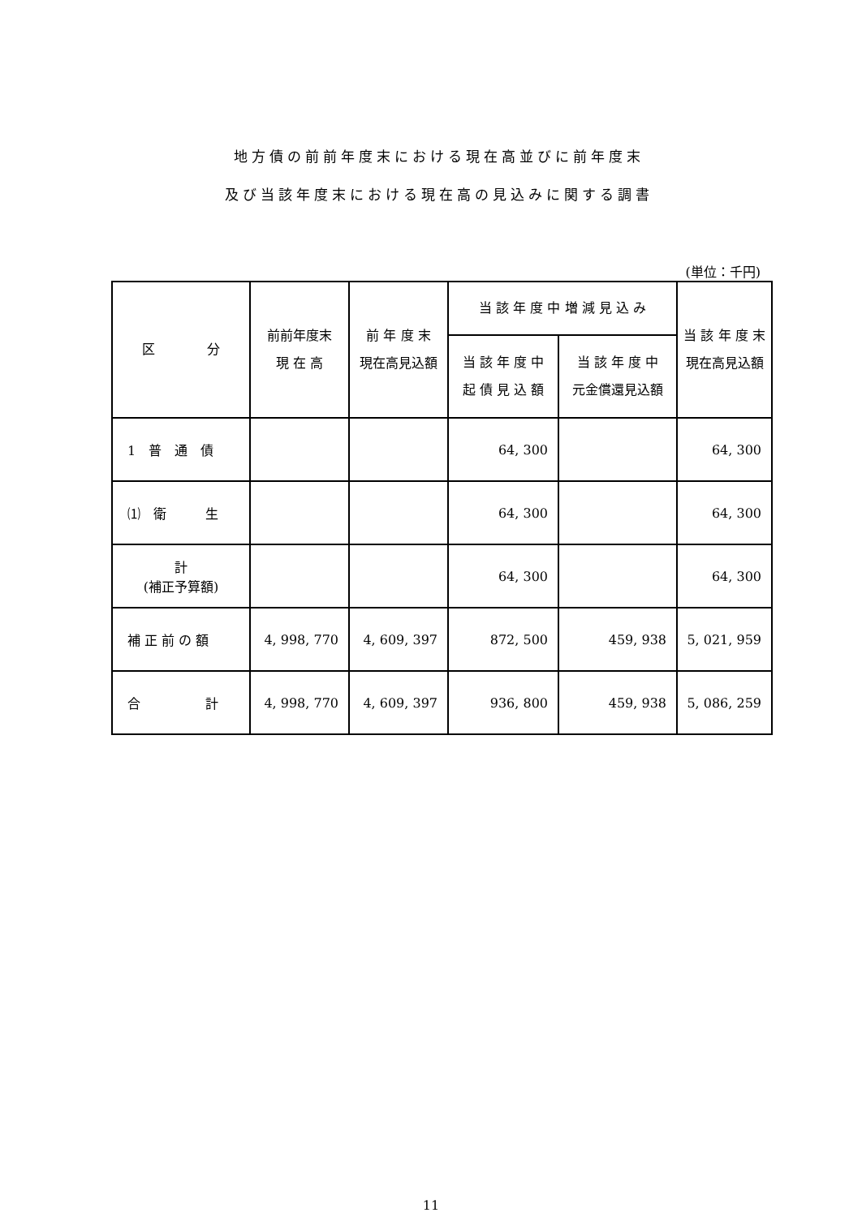地方債の前前年度末における現在高並びに前年度末
及び当該年度末における現在高の見込みに関する調書
(単位：千円)
| 区 分 | 前前年度末 現 在 高 | 前 年 度 末 現在高見込額 | 当 該 年 度 中 増 減 見 込 み | | 当 該 年 度 末 現在高見込額 |
| --- | --- | --- | --- | --- | --- |
| | | | 当 該 年 度 中 起 債 見 込 額 | 当 該 年 度 中 元金償還見込額 | |
| 1 普 通 債 | | | 64, 300 | | 64, 300 |
| ⑴ 衛 生 | | | 64, 300 | | 64, 300 |
| 計 (補正予算額) | | | 64, 300 | | 64, 300 |
| 補 正 前 の 額 | 4, 998, 770 | 4, 609, 397 | 872, 500 | 459, 938 | 5, 021, 959 |
| 合 計 | 4, 998, 770 | 4, 609, 397 | 936, 800 | 459, 938 | 5, 086, 259 |
11